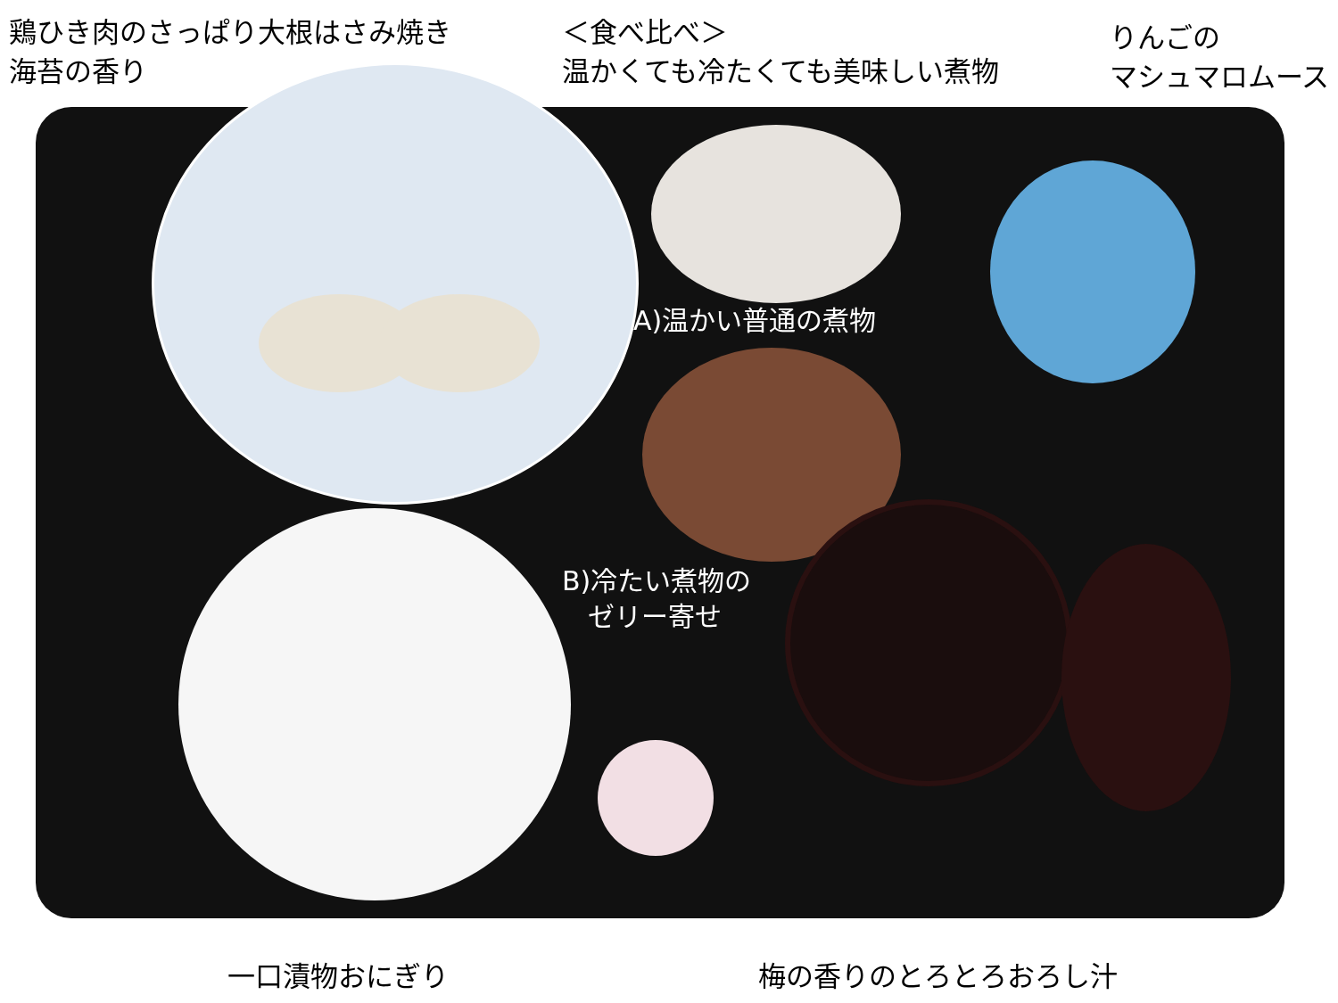鶏ひき肉のさっぱり大根はさみ焼き
海苔の香り
＜食べ比べ＞
温かくても冷たくても美味しい煮物
りんごの
マシュマロムース
A)温かい普通の煮物
B)冷たい煮物の
ゼリー寄せ
一口漬物おにぎり 梅の香りのとろとろおろし汁